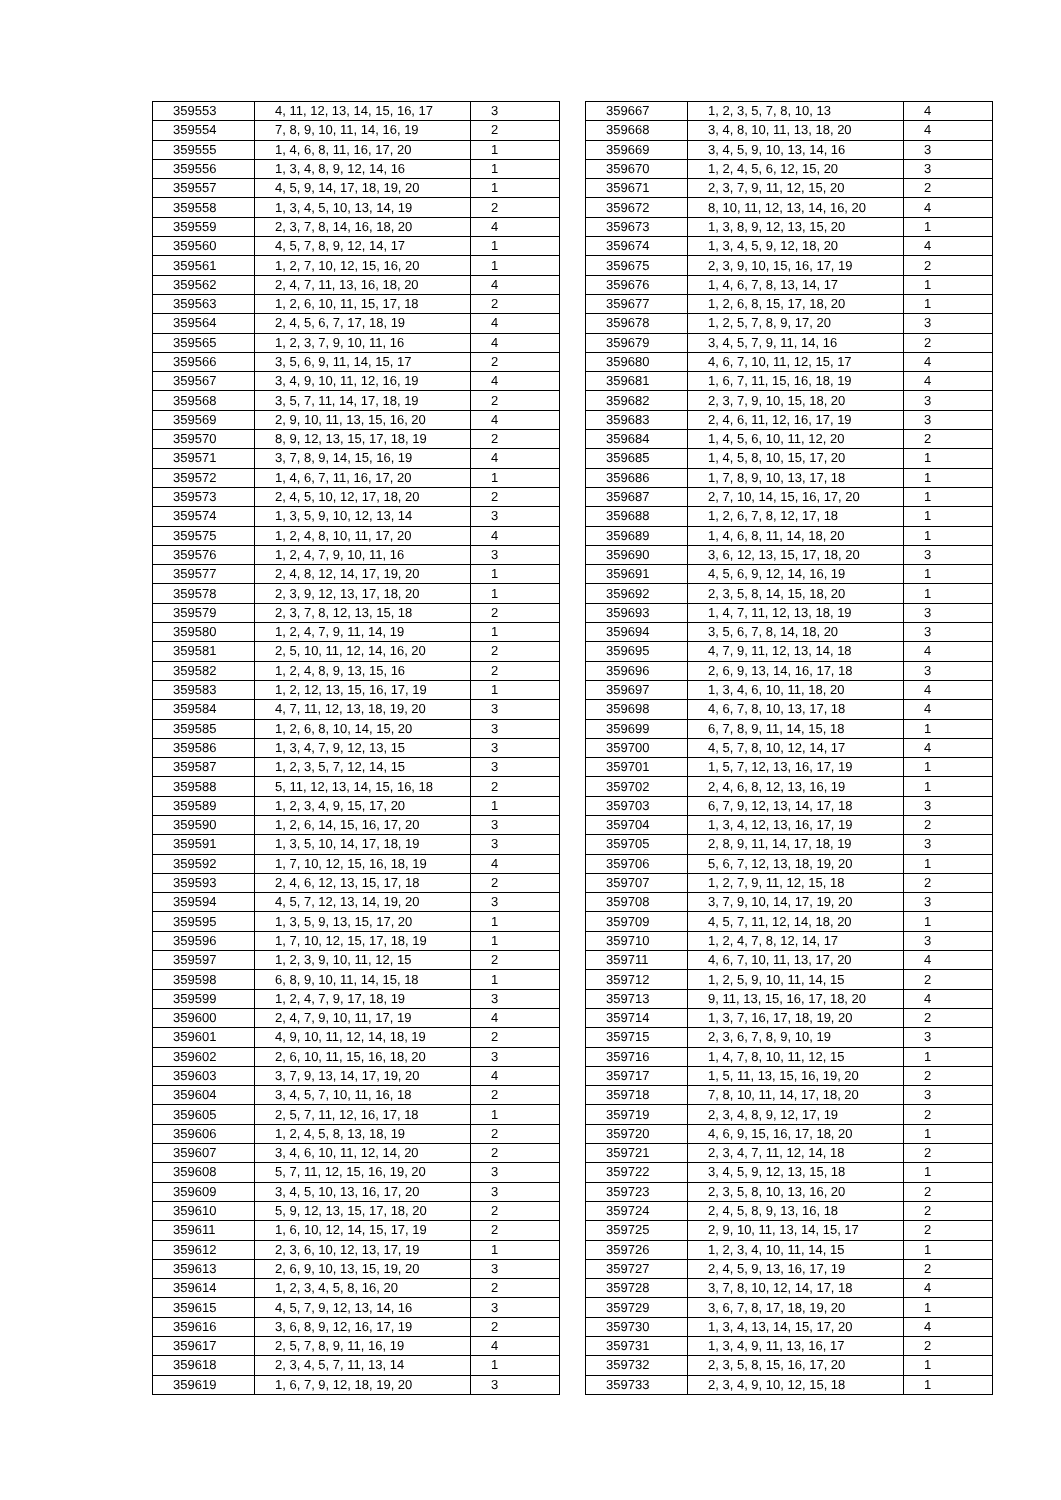| 359553 | 4, 11, 12, 13, 14, 15, 16, 17 | 3 | | 359667 | 1, 2, 3, 5, 7, 8, 10, 13 | 4 |
| 359554 | 7, 8, 9, 10, 11, 14, 16, 19 | 2 | | 359668 | 3, 4, 8, 10, 11, 13, 18, 20 | 4 |
| 359555 | 1, 4, 6, 8, 11, 16, 17, 20 | 1 | | 359669 | 3, 4, 5, 9, 10, 13, 14, 16 | 3 |
| 359556 | 1, 3, 4, 8, 9, 12, 14, 16 | 1 | | 359670 | 1, 2, 4, 5, 6, 12, 15, 20 | 3 |
| 359557 | 4, 5, 9, 14, 17, 18, 19, 20 | 1 | | 359671 | 2, 3, 7, 9, 11, 12, 15, 20 | 2 |
| 359558 | 1, 3, 4, 5, 10, 13, 14, 19 | 2 | | 359672 | 8, 10, 11, 12, 13, 14, 16, 20 | 4 |
| 359559 | 2, 3, 7, 8, 14, 16, 18, 20 | 4 | | 359673 | 1, 3, 8, 9, 12, 13, 15, 20 | 1 |
| 359560 | 4, 5, 7, 8, 9, 12, 14, 17 | 1 | | 359674 | 1, 3, 4, 5, 9, 12, 18, 20 | 4 |
| 359561 | 1, 2, 7, 10, 12, 15, 16, 20 | 1 | | 359675 | 2, 3, 9, 10, 15, 16, 17, 19 | 2 |
| 359562 | 2, 4, 7, 11, 13, 16, 18, 20 | 4 | | 359676 | 1, 4, 6, 7, 8, 13, 14, 17 | 1 |
| 359563 | 1, 2, 6, 10, 11, 15, 17, 18 | 2 | | 359677 | 1, 2, 6, 8, 15, 17, 18, 20 | 1 |
| 359564 | 2, 4, 5, 6, 7, 17, 18, 19 | 4 | | 359678 | 1, 2, 5, 7, 8, 9, 17, 20 | 3 |
| 359565 | 1, 2, 3, 7, 9, 10, 11, 16 | 4 | | 359679 | 3, 4, 5, 7, 9, 11, 14, 16 | 2 |
| 359566 | 3, 5, 6, 9, 11, 14, 15, 17 | 2 | | 359680 | 4, 6, 7, 10, 11, 12, 15, 17 | 4 |
| 359567 | 3, 4, 9, 10, 11, 12, 16, 19 | 4 | | 359681 | 1, 6, 7, 11, 15, 16, 18, 19 | 4 |
| 359568 | 3, 5, 7, 11, 14, 17, 18, 19 | 2 | | 359682 | 2, 3, 7, 9, 10, 15, 18, 20 | 3 |
| 359569 | 2, 9, 10, 11, 13, 15, 16, 20 | 4 | | 359683 | 2, 4, 6, 11, 12, 16, 17, 19 | 3 |
| 359570 | 8, 9, 12, 13, 15, 17, 18, 19 | 2 | | 359684 | 1, 4, 5, 6, 10, 11, 12, 20 | 2 |
| 359571 | 3, 7, 8, 9, 14, 15, 16, 19 | 4 | | 359685 | 1, 4, 5, 8, 10, 15, 17, 20 | 1 |
| 359572 | 1, 4, 6, 7, 11, 16, 17, 20 | 1 | | 359686 | 1, 7, 8, 9, 10, 13, 17, 18 | 1 |
| 359573 | 2, 4, 5, 10, 12, 17, 18, 20 | 2 | | 359687 | 2, 7, 10, 14, 15, 16, 17, 20 | 1 |
| 359574 | 1, 3, 5, 9, 10, 12, 13, 14 | 3 | | 359688 | 1, 2, 6, 7, 8, 12, 17, 18 | 1 |
| 359575 | 1, 2, 4, 8, 10, 11, 17, 20 | 4 | | 359689 | 1, 4, 6, 8, 11, 14, 18, 20 | 1 |
| 359576 | 1, 2, 4, 7, 9, 10, 11, 16 | 3 | | 359690 | 3, 6, 12, 13, 15, 17, 18, 20 | 3 |
| 359577 | 2, 4, 8, 12, 14, 17, 19, 20 | 1 | | 359691 | 4, 5, 6, 9, 12, 14, 16, 19 | 1 |
| 359578 | 2, 3, 9, 12, 13, 17, 18, 20 | 1 | | 359692 | 2, 3, 5, 8, 14, 15, 18, 20 | 1 |
| 359579 | 2, 3, 7, 8, 12, 13, 15, 18 | 2 | | 359693 | 1, 4, 7, 11, 12, 13, 18, 19 | 3 |
| 359580 | 1, 2, 4, 7, 9, 11, 14, 19 | 1 | | 359694 | 3, 5, 6, 7, 8, 14, 18, 20 | 3 |
| 359581 | 2, 5, 10, 11, 12, 14, 16, 20 | 2 | | 359695 | 4, 7, 9, 11, 12, 13, 14, 18 | 4 |
| 359582 | 1, 2, 4, 8, 9, 13, 15, 16 | 2 | | 359696 | 2, 6, 9, 13, 14, 16, 17, 18 | 3 |
| 359583 | 1, 2, 12, 13, 15, 16, 17, 19 | 1 | | 359697 | 1, 3, 4, 6, 10, 11, 18, 20 | 4 |
| 359584 | 4, 7, 11, 12, 13, 18, 19, 20 | 3 | | 359698 | 4, 6, 7, 8, 10, 13, 17, 18 | 4 |
| 359585 | 1, 2, 6, 8, 10, 14, 15, 20 | 3 | | 359699 | 6, 7, 8, 9, 11, 14, 15, 18 | 1 |
| 359586 | 1, 3, 4, 7, 9, 12, 13, 15 | 3 | | 359700 | 4, 5, 7, 8, 10, 12, 14, 17 | 4 |
| 359587 | 1, 2, 3, 5, 7, 12, 14, 15 | 3 | | 359701 | 1, 5, 7, 12, 13, 16, 17, 19 | 1 |
| 359588 | 5, 11, 12, 13, 14, 15, 16, 18 | 2 | | 359702 | 2, 4, 6, 8, 12, 13, 16, 19 | 1 |
| 359589 | 1, 2, 3, 4, 9, 15, 17, 20 | 1 | | 359703 | 6, 7, 9, 12, 13, 14, 17, 18 | 3 |
| 359590 | 1, 2, 6, 14, 15, 16, 17, 20 | 3 | | 359704 | 1, 3, 4, 12, 13, 16, 17, 19 | 2 |
| 359591 | 1, 3, 5, 10, 14, 17, 18, 19 | 3 | | 359705 | 2, 8, 9, 11, 14, 17, 18, 19 | 3 |
| 359592 | 1, 7, 10, 12, 15, 16, 18, 19 | 4 | | 359706 | 5, 6, 7, 12, 13, 18, 19, 20 | 1 |
| 359593 | 2, 4, 6, 12, 13, 15, 17, 18 | 2 | | 359707 | 1, 2, 7, 9, 11, 12, 15, 18 | 2 |
| 359594 | 4, 5, 7, 12, 13, 14, 19, 20 | 3 | | 359708 | 3, 7, 9, 10, 14, 17, 19, 20 | 3 |
| 359595 | 1, 3, 5, 9, 13, 15, 17, 20 | 1 | | 359709 | 4, 5, 7, 11, 12, 14, 18, 20 | 1 |
| 359596 | 1, 7, 10, 12, 15, 17, 18, 19 | 1 | | 359710 | 1, 2, 4, 7, 8, 12, 14, 17 | 3 |
| 359597 | 1, 2, 3, 9, 10, 11, 12, 15 | 2 | | 359711 | 4, 6, 7, 10, 11, 13, 17, 20 | 4 |
| 359598 | 6, 8, 9, 10, 11, 14, 15, 18 | 1 | | 359712 | 1, 2, 5, 9, 10, 11, 14, 15 | 2 |
| 359599 | 1, 2, 4, 7, 9, 17, 18, 19 | 3 | | 359713 | 9, 11, 13, 15, 16, 17, 18, 20 | 4 |
| 359600 | 2, 4, 7, 9, 10, 11, 17, 19 | 4 | | 359714 | 1, 3, 7, 16, 17, 18, 19, 20 | 2 |
| 359601 | 4, 9, 10, 11, 12, 14, 18, 19 | 2 | | 359715 | 2, 3, 6, 7, 8, 9, 10, 19 | 3 |
| 359602 | 2, 6, 10, 11, 15, 16, 18, 20 | 3 | | 359716 | 1, 4, 7, 8, 10, 11, 12, 15 | 1 |
| 359603 | 3, 7, 9, 13, 14, 17, 19, 20 | 4 | | 359717 | 1, 5, 11, 13, 15, 16, 19, 20 | 2 |
| 359604 | 3, 4, 5, 7, 10, 11, 16, 18 | 2 | | 359718 | 7, 8, 10, 11, 14, 17, 18, 20 | 3 |
| 359605 | 2, 5, 7, 11, 12, 16, 17, 18 | 1 | | 359719 | 2, 3, 4, 8, 9, 12, 17, 19 | 2 |
| 359606 | 1, 2, 4, 5, 8, 13, 18, 19 | 2 | | 359720 | 4, 6, 9, 15, 16, 17, 18, 20 | 1 |
| 359607 | 3, 4, 6, 10, 11, 12, 14, 20 | 2 | | 359721 | 2, 3, 4, 7, 11, 12, 14, 18 | 2 |
| 359608 | 5, 7, 11, 12, 15, 16, 19, 20 | 3 | | 359722 | 3, 4, 5, 9, 12, 13, 15, 18 | 1 |
| 359609 | 3, 4, 5, 10, 13, 16, 17, 20 | 3 | | 359723 | 2, 3, 5, 8, 10, 13, 16, 20 | 2 |
| 359610 | 5, 9, 12, 13, 15, 17, 18, 20 | 2 | | 359724 | 2, 4, 5, 8, 9, 13, 16, 18 | 2 |
| 359611 | 1, 6, 10, 12, 14, 15, 17, 19 | 2 | | 359725 | 2, 9, 10, 11, 13, 14, 15, 17 | 2 |
| 359612 | 2, 3, 6, 10, 12, 13, 17, 19 | 1 | | 359726 | 1, 2, 3, 4, 10, 11, 14, 15 | 1 |
| 359613 | 2, 6, 9, 10, 13, 15, 19, 20 | 3 | | 359727 | 2, 4, 5, 9, 13, 16, 17, 19 | 2 |
| 359614 | 1, 2, 3, 4, 5, 8, 16, 20 | 2 | | 359728 | 3, 7, 8, 10, 12, 14, 17, 18 | 4 |
| 359615 | 4, 5, 7, 9, 12, 13, 14, 16 | 3 | | 359729 | 3, 6, 7, 8, 17, 18, 19, 20 | 1 |
| 359616 | 3, 6, 8, 9, 12, 16, 17, 19 | 2 | | 359730 | 1, 3, 4, 13, 14, 15, 17, 20 | 4 |
| 359617 | 2, 5, 7, 8, 9, 11, 16, 19 | 4 | | 359731 | 1, 3, 4, 9, 11, 13, 16, 17 | 2 |
| 359618 | 2, 3, 4, 5, 7, 11, 13, 14 | 1 | | 359732 | 2, 3, 5, 8, 15, 16, 17, 20 | 1 |
| 359619 | 1, 6, 7, 9, 12, 18, 19, 20 | 3 | | 359733 | 2, 3, 4, 9, 10, 12, 15, 18 | 1 |